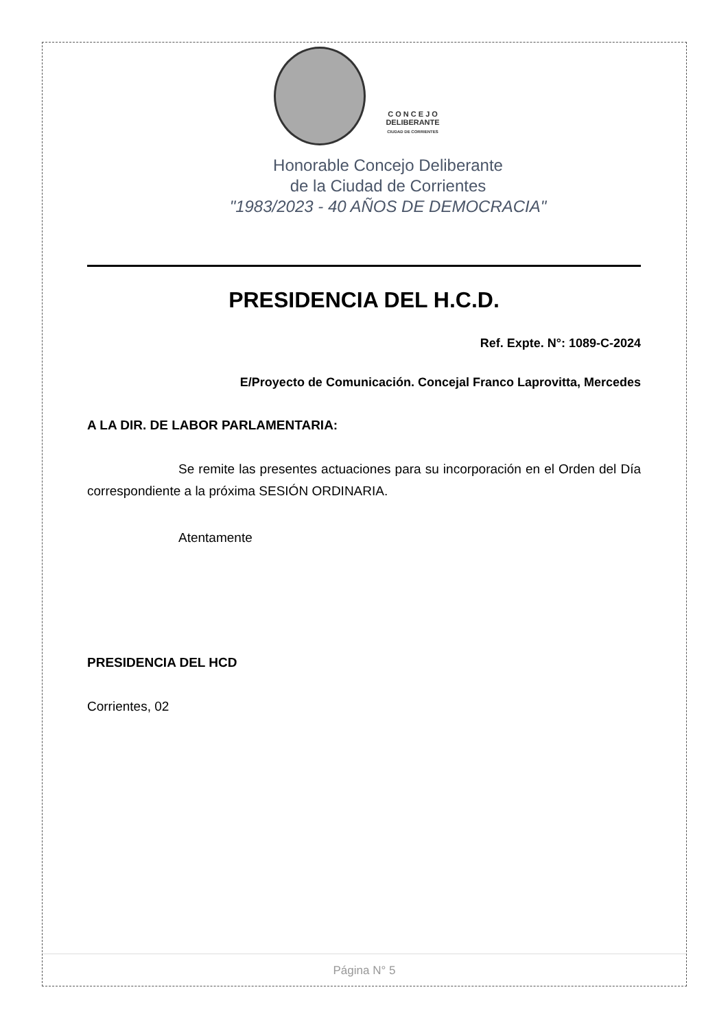C O N C E J O
DELIBERANTE
CIUDAD DE CORRIENTES
Honorable Concejo Deliberante
de la Ciudad de Corrientes
"1983/2023 - 40 AÑOS DE DEMOCRACIA"
PRESIDENCIA DEL H.C.D.
Ref. Expte. N°: 1089-C-2024
E/Proyecto de Comunicación. Concejal Franco Laprovitta, Mercedes
A LA DIR. DE LABOR PARLAMENTARIA:
Se remite las presentes actuaciones para su incorporación en el Orden del Día correspondiente a la próxima SESIÓN ORDINARIA.
Atentamente
PRESIDENCIA DEL HCD
Corrientes, 02
Página N° 5